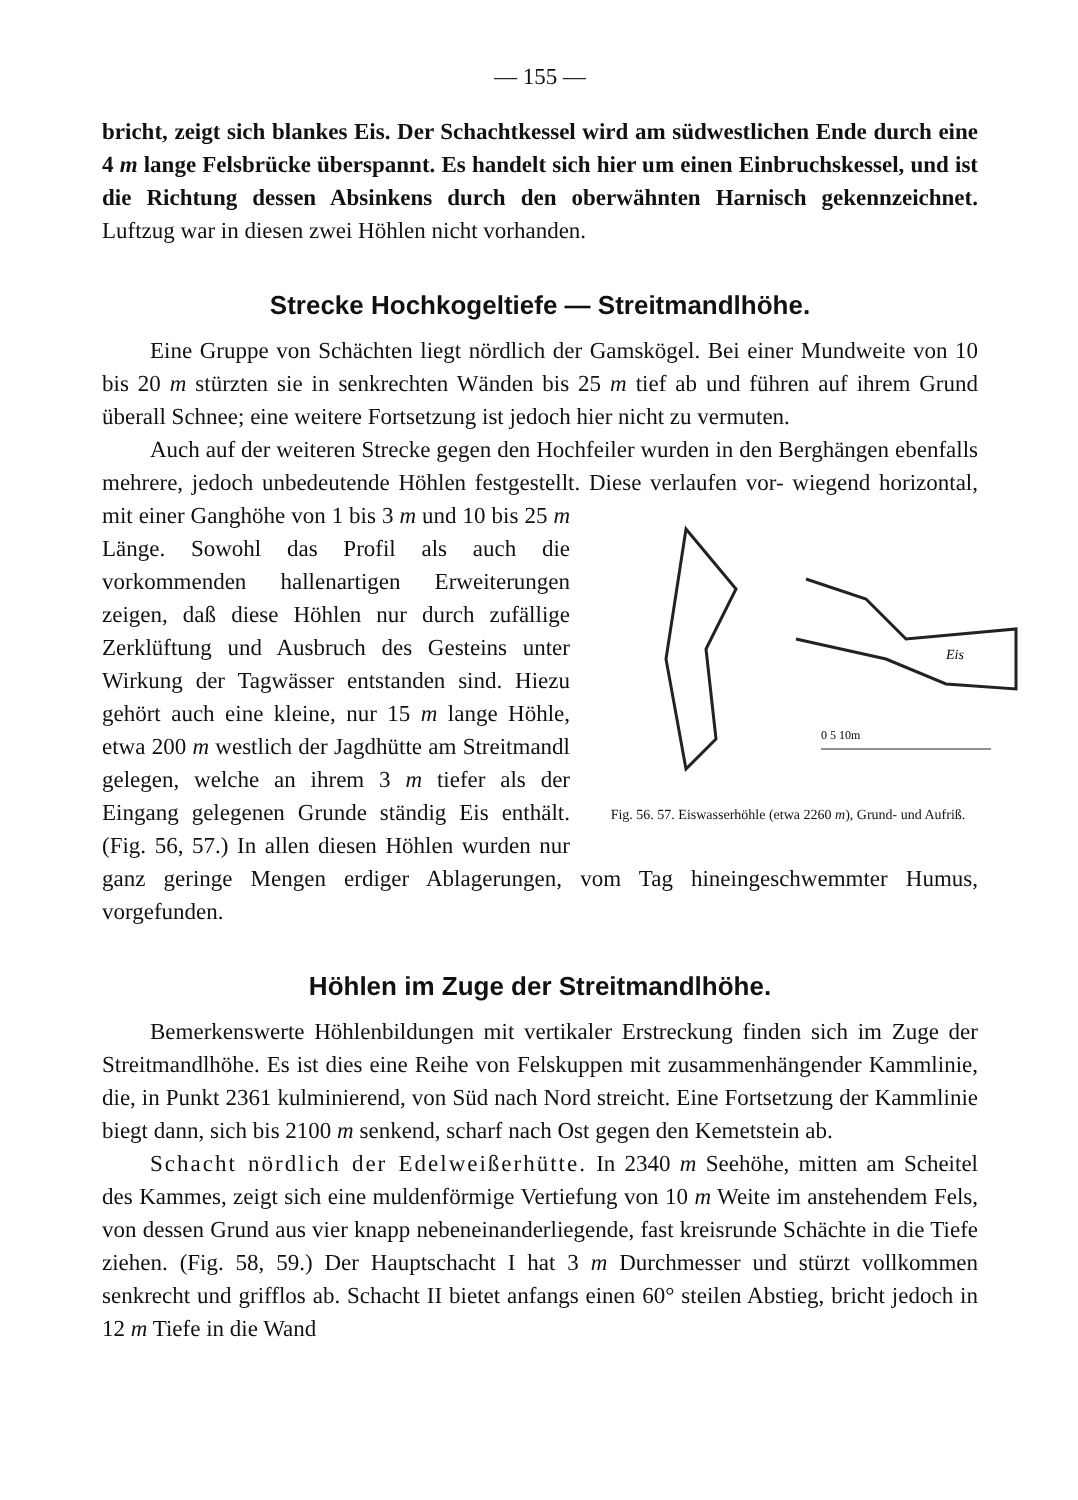— 155 —
bricht, zeigt sich blankes Eis. Der Schachtkessel wird am südwestlichen Ende durch eine 4 m lange Felsbrücke überspannt. Es handelt sich hier um einen Einbruchskessel, und ist die Richtung dessen Absinkens durch den oberwähnten Harnisch gekennzeichnet. Luftzug war in diesen zwei Höhlen nicht vorhanden.
Strecke Hochkogeltiefe — Streitmandlhöhe.
Eine Gruppe von Schächten liegt nördlich der Gamskögel. Bei einer Mundweite von 10 bis 20 m stürzten sie in senkrechten Wänden bis 25 m tief ab und führen auf ihrem Grund überall Schnee; eine weitere Fortsetzung ist jedoch hier nicht zu vermuten.
Auch auf der weiteren Strecke gegen den Hochfeiler wurden in den Berghängen ebenfalls mehrere, jedoch unbedeutende Höhlen festgestellt. Diese verlaufen vor-
Eis
0 5 10m
Fig. 56. 57. Eiswasserhöhle (etwa 2260 m), Grund- und Aufriß. wiegend horizontal, mit einer Ganghöhe von 1 bis 3 m und 10 bis 25 m Länge. Sowohl das Profil als auch die vorkommenden hallenartigen Erweiterungen zeigen, daß diese Höhlen nur durch zufällige Zerklüftung und Ausbruch des Gesteins unter Wirkung der Tagwässer entstanden sind. Hiezu gehört auch eine kleine, nur 15 m lange Höhle, etwa 200 m westlich der Jagdhütte am Streitmandl gelegen, welche an ihrem 3 m tiefer als der Eingang gelegenen Grunde ständig Eis enthält. (Fig. 56, 57.) In allen diesen Höhlen wurden nur ganz geringe Mengen erdiger Ablagerungen, vom Tag hineingeschwemmter Humus, vorgefunden.
Höhlen im Zuge der Streitmandlhöhe.
Bemerkenswerte Höhlenbildungen mit vertikaler Erstreckung finden sich im Zuge der Streitmandlhöhe. Es ist dies eine Reihe von Felskuppen mit zusammenhängender Kammlinie, die, in Punkt 2361 kulminierend, von Süd nach Nord streicht. Eine Fortsetzung der Kammlinie biegt dann, sich bis 2100 m senkend, scharf nach Ost gegen den Kemetstein ab.
Schacht nördlich der Edelweißerhütte. In 2340 m Seehöhe, mitten am Scheitel des Kammes, zeigt sich eine muldenförmige Vertiefung von 10 m Weite im anstehendem Fels, von dessen Grund aus vier knapp nebeneinanderliegende, fast kreisrunde Schächte in die Tiefe ziehen. (Fig. 58, 59.) Der Hauptschacht I hat 3 m Durchmesser und stürzt vollkommen senkrecht und grifflos ab. Schacht II bietet anfangs einen 60° steilen Abstieg, bricht jedoch in 12 m Tiefe in die Wand